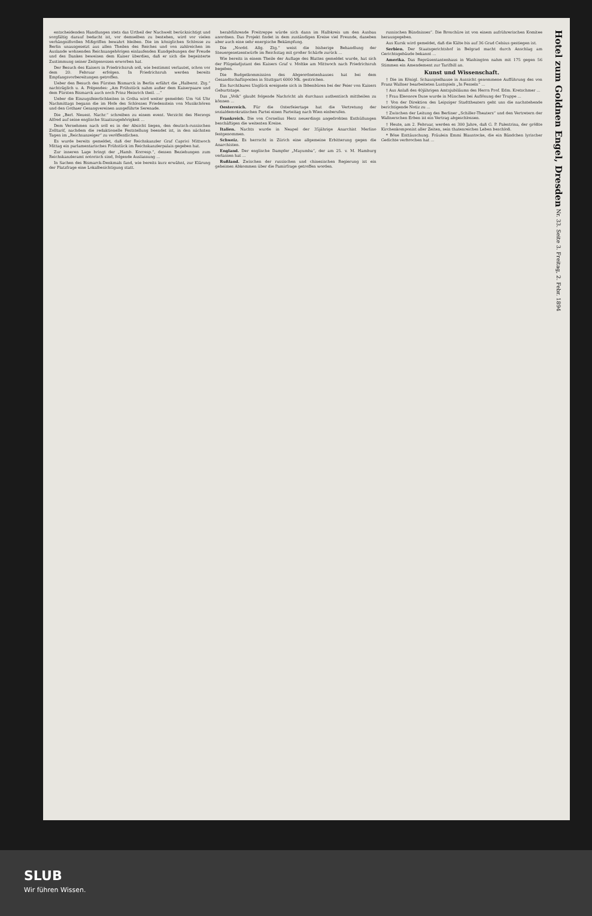entscheidenden Handlungen stets das Urtheil der Nachwelt berücksichtigt und sorgfältig darauf bedacht ist, vor demselben zu bestehen, wird vor vielen verhängnißvollen Mißgriffen bewahrt bleiben. Die im königlichen Schlosse zu Berlin unausgesetzt aus allen Theilen des Reiches und von zahlreichen im Auslande wohnenden Reichsangehörigen einlaufenden Kundgebungen der Freude und des Dankes beweisen dem Kaiser überdies, daß er sich die begeisterte Zustimmung seiner Zeitgenossen erworben hat.
Der Besuch des Kaisers in Friedrichsruh soll, wie bestimmt verlautet, schon vor dem 20. Februar erfolgen. In Friedrichsruh werden bereits Empfangsvorbereitungen getroffen.
Ueber den Besuch des Fürsten Bismarck in Berlin erfährt die „Halberst. Ztg.“ nachträglich u. A. Folgendes: „Am Frühstück nahm außer dem Kaiserpaare und dem Fürsten Bismarck auch noch Prinz Heinrich theil. ...“
Ueber die Einzugsfeierlichkeiten in Gotha wird weiter gemeldet: Um ¾6 Uhr Nachmittags begann die im Hofe des Schlosses Friedenstein von Musikchören und den Gothaer Gesangvereinen ausgeführte Serenade.
Die „Berl. Neuest. Nachr.“ schreiben zu einem event. Verzicht des Herzogs Alfred auf seine englische Staatszugehörigkeit ...
Dem Vernehmen nach soll es in der Absicht liegen, den deutsch-russischen Zolltarif, nachdem die redaktionelle Feststellung beendet ist, in den nächsten Tagen im „Reichsanzeiger“ zu veröffentlichen.
Es wurde bereits gemeldet, daß der Reichskanzler Graf Caprivi Mittwoch Mittag ein parlamentarisches Frühstück im Reichskanzlerpalais gegeben hat.
Zur inneren Lage bringt der „Hamb. Korresp.“, dessen Beziehungen zum Reichskanzleramt notorisch sind, folgende Auslassung ...
In Sachen des Bismarck-Denkmals fand, wie bereits kurz erwähnt, zur Klärung der Platzfrage eine Lokalbesichtigung statt.
herabführende Freitreppe würde sich dann im Halbkreis um den Ausbau anordnen. Das Projekt findet in dem zuständigen Kreise viel Freunde, daneben aber auch eine sehr energische Bekämpfung.
Die „Nordd. Allg. Ztg.“ weist die bisherige Behandlung der Steuergesetzentwürfe im Reichstag mit großer Schärfe zurück ...
Wie bereits in einem Theile der Auflage des Blattes gemeldet wurde, hat sich der Flügeladjutant des Kaisers Graf v. Moltke am Mittwoch nach Friedrichsruh begeben.
Die Budgetkommission des Abgeordnetenhauses hat bei dem Gesandtschaftsposten in Stuttgart 6000 Mk. gestrichen.
Ein furchtbares Unglück ereignete sich in Ibbenbüren bei der Feier von Kaisers Geburtstage.
Das „Volk“ glaubt folgende Nachricht als durchaus authentisch mittheilen zu können ...
Oesterreich. Für die Osterfeiertage hat die Vertretung der sozialdemokratischen Partei einen Parteitag nach Wien einberufen.
Frankreich. Die von Cornelius Herz neuerdings angedrohten Enthüllungen beschäftigen die weitesten Kreise.
Italien. Nachts wurde in Neapel der 35jährige Anarchist Merlino festgenommen.
Schweiz. Es herrscht in Zürich eine allgemeine Erbitterung gegen die Anarchisten.
England. Der englische Dampfer „Mayumba“, der am 25. v. M. Hamburg verlassen hat ...
Rußland. Zwischen der russischen und chinesischen Regierung ist ein geheimes Abkommen über die Pamirfrage getroffen worden.
russischen Bündnisses“. Die Broschüre ist von einem aufrührerischen Komitee herausgegeben.
Aus Kursk wird gemeldet, daß die Kälte bis auf 36 Grad Celsius gestiegen ist.
Serbien. Der Staatsgerichtshof in Belgrad macht durch Anschlag am Gerichtsgebäude bekannt ...
Amerika. Das Repräsentantenhaus in Washington nahm mit 175 gegen 56 Stimmen ein Amendement zur Tarifbill an.
Kunst und Wissenschaft.
† Die im Königl. Schauspielhause in Aussicht genommene Aufführung des von Franz Wallner bearbeiteten Lustspiels „In Fesseln“ ...
† Aus Anlaß des 40jährigen Amtsjubiläums des Herrn Prof. Edm. Kretschmer ...
† Frau Eleonore Duse wurde in München bei Auflösung der Truppe ...
† Von der Direktion des Leipziger Stadttheaters geht uns die nachstehende berichtigende Notiz zu ...
† Zwischen der Leitung des Berliner „Schiller-Theaters“ und den Vertretern der Wallnerschen Erben ist ein Vertrag abgeschlossen.
† Heute, am 2. Februar, werden es 300 Jahre, daß G. P. Palestrina, der größte Kirchenkomponist aller Zeiten, sein thatenreiches Leben beschloß.
* Böse Enttäuschung. Fräulein Emmi Blaustocke, die ein Bändchen lyrischer Gedichte verbrochen hat ...
Hotel zum Goldnen Engel, Dresden Nr. 33. Seite 3. Freitag, 2. Febr. 1894
SLUB
Wir führen Wissen.